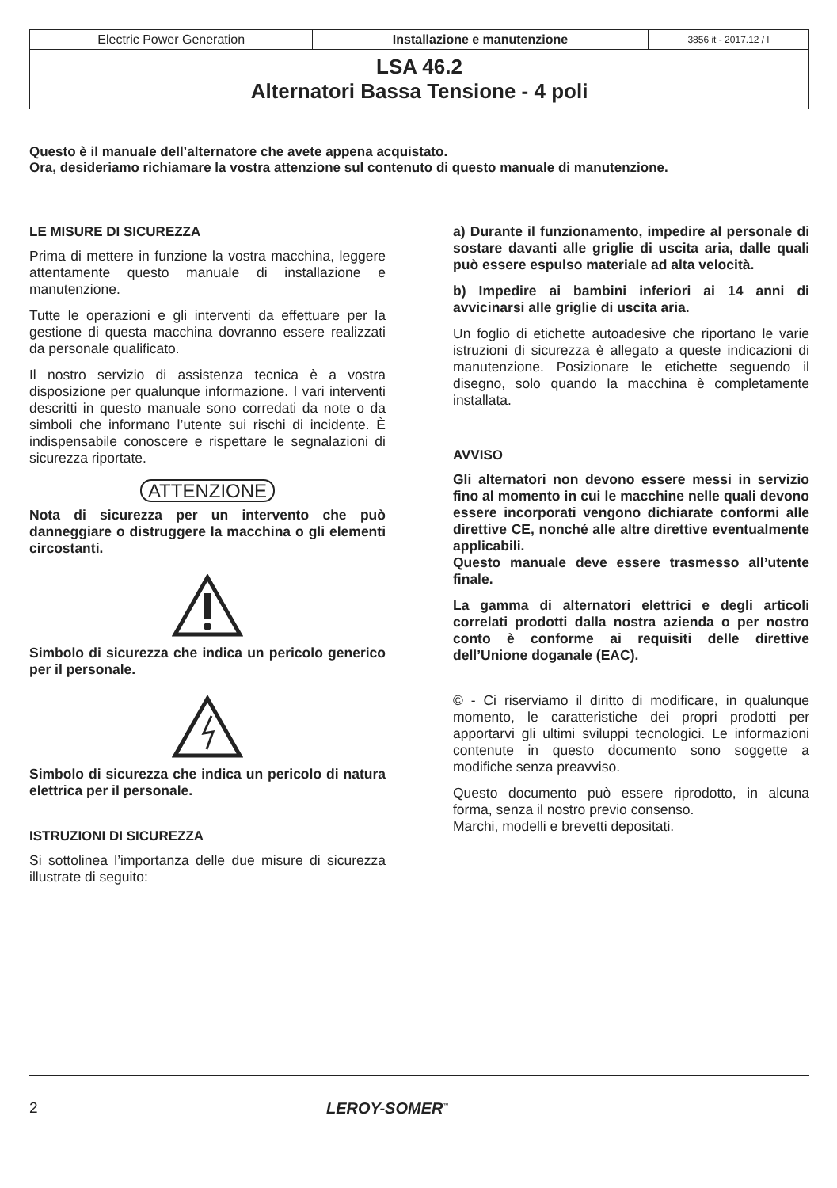| Electric Power Generation | Installazione e manutenzione | 3856 it - 2017.12 / l |
| LSA 46.2 Alternatori Bassa Tensione - 4 poli | | |
Questo è il manuale dell’alternatore che avete appena acquistato.
Ora, desideriamo richiamare la vostra attenzione sul contenuto di questo manuale di manutenzione.
LE MISURE DI SICUREZZA
Prima di mettere in funzione la vostra macchina, leggere attentamente questo manuale di installazione e manutenzione.
Tutte le operazioni e gli interventi da effettuare per la gestione di questa macchina dovranno essere realizzati da personale qualificato.
Il nostro servizio di assistenza tecnica è a vostra disposizione per qualunque informazione. I vari interventi descritti in questo manuale sono corredati da note o da simboli che informano l’utente sui rischi di incidente. È indispensabile conoscere e rispettare le segnalazioni di sicurezza riportate.
ATTENZIONE
Nota di sicurezza per un intervento che può danneggiare o distruggere la macchina o gli elementi circostanti.
Simbolo di sicurezza che indica un pericolo generico per il personale.
Simbolo di sicurezza che indica un pericolo di natura elettrica per il personale.
ISTRUZIONI DI SICUREZZA
Si sottolinea l’importanza delle due misure di sicurezza illustrate di seguito:
a) Durante il funzionamento, impedire al personale di sostare davanti alle griglie di uscita aria, dalle quali può essere espulso materiale ad alta velocità.
b) Impedire ai bambini inferiori ai 14 anni di avvicinarsi alle griglie di uscita aria.
Un foglio di etichette autoadesive che riportano le varie istruzioni di sicurezza è allegato a queste indicazioni di manutenzione. Posizionare le etichette seguendo il disegno, solo quando la macchina è completamente installata.
AVVISO
Gli alternatori non devono essere messi in servizio fino al momento in cui le macchine nelle quali devono essere incorporati vengono dichiarate conformi alle direttive CE, nonché alle altre direttive eventualmente applicabili.
Questo manuale deve essere trasmesso all’utente finale.
La gamma di alternatori elettrici e degli articoli correlati prodotti dalla nostra azienda o per nostro conto è conforme ai requisiti delle direttive dell’Unione doganale (EAC).
© - Ci riserviamo il diritto di modificare, in qualunque momento, le caratteristiche dei propri prodotti per apportarvi gli ultimi sviluppi tecnologici. Le informazioni contenute in questo documento sono soggette a modifiche senza preavviso.
Questo documento può essere riprodotto, in alcuna forma, senza il nostro previo consenso.
Marchi, modelli e brevetti depositati.
2 LEROY-SOMER<sup>™</sup>